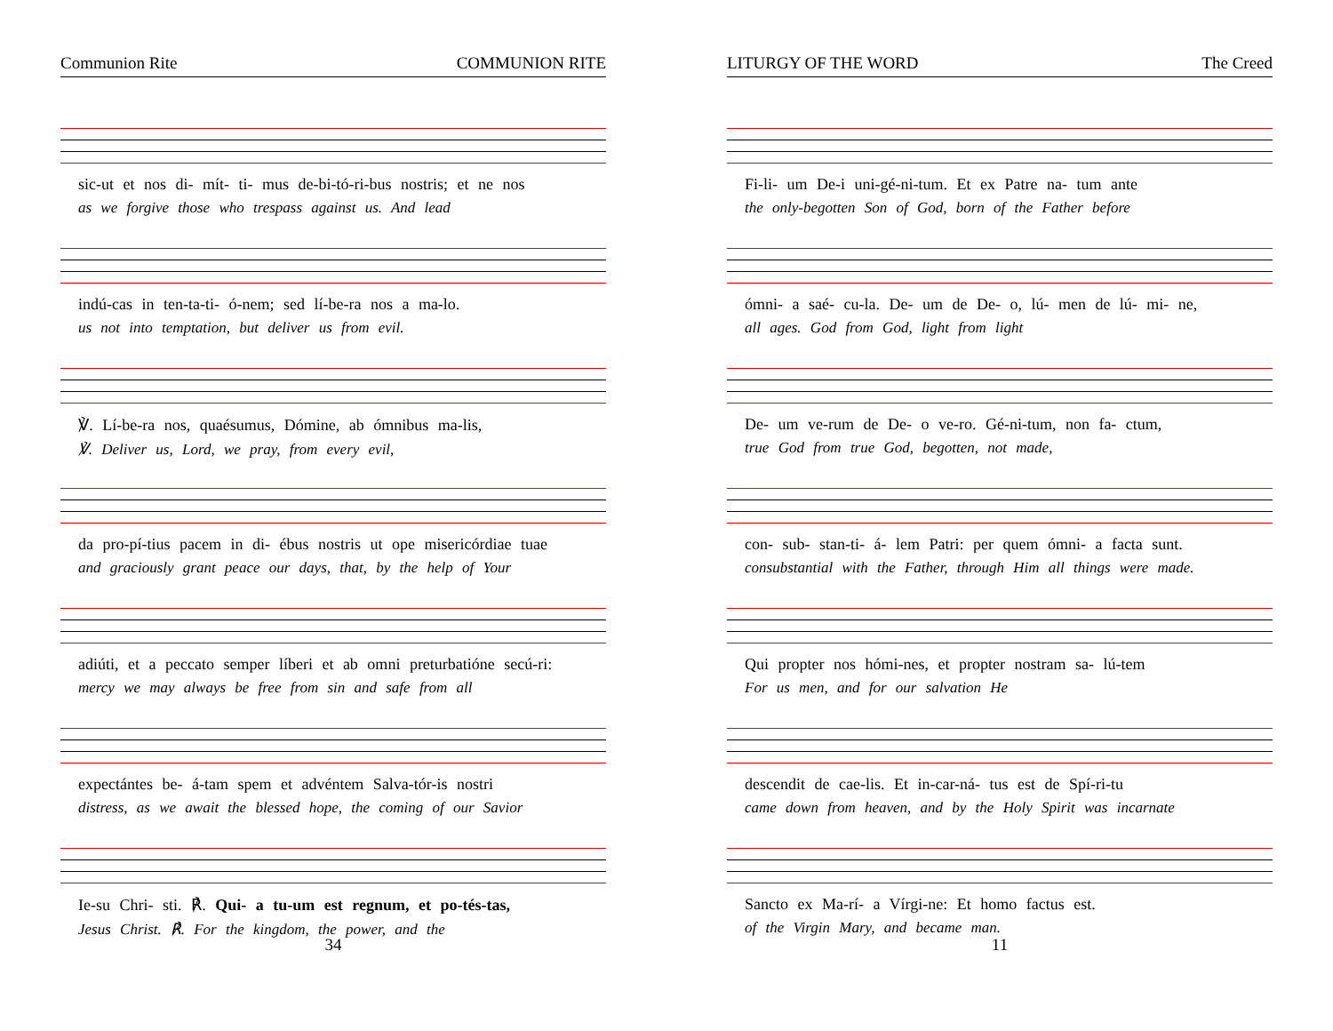Communion Rite COMMUNION RITE
sic-ut et nos di- mít- ti- mus de-bi-tó-ri-bus nostris; et ne nos
as we forgive those who trespass against us. And lead
indú-cas in ten-ta-ti- ó-nem; sed lí-be-ra nos a ma-lo.
us not into temptation, but deliver us from evil.
℣. Lí-be-ra nos, quaésumus, Dómine, ab ómnibus ma-lis,
℣. Deliver us, Lord, we pray, from every evil,
da pro-pí-tius pacem in di- ébus nostris ut ope misericórdiae tuae
and graciously grant peace our days, that, by the help of Your
adiúti, et a peccato semper líberi et ab omni preturbatióne secú-ri:
mercy we may always be free from sin and safe from all
expectántes be- á-tam spem et advéntem Salva-tór-is nostri
distress, as we await the blessed hope, the coming of our Savior
Ie-su Chri- sti. ℟. Qui- a tu-um est regnum, et po-tés-tas,
Jesus Christ. ℟. For the kingdom, the power, and the
34
LITURGY OF THE WORD The Creed
Fi-li- um De-i uni-gé-ni-tum. Et ex Patre na- tum ante
the only-begotten Son of God, born of the Father before
ómni- a saé- cu-la. De- um de De- o, lú- men de lú- mi- ne,
all ages. God from God, light from light
De- um ve-rum de De- o ve-ro. Gé-ni-tum, non fa- ctum,
true God from true God, begotten, not made,
con- sub- stan-ti- á- lem Patri: per quem ómni- a facta sunt.
consubstantial with the Father, through Him all things were made.
Qui propter nos hómi-nes, et propter nostram sa- lú-tem
For us men, and for our salvation He
descendit de cae-lis. Et in-car-ná- tus est de Spí-ri-tu
came down from heaven, and by the Holy Spirit was incarnate
Sancto ex Ma-rí- a Vírgi-ne: Et homo factus est.
of the Virgin Mary, and became man.
11